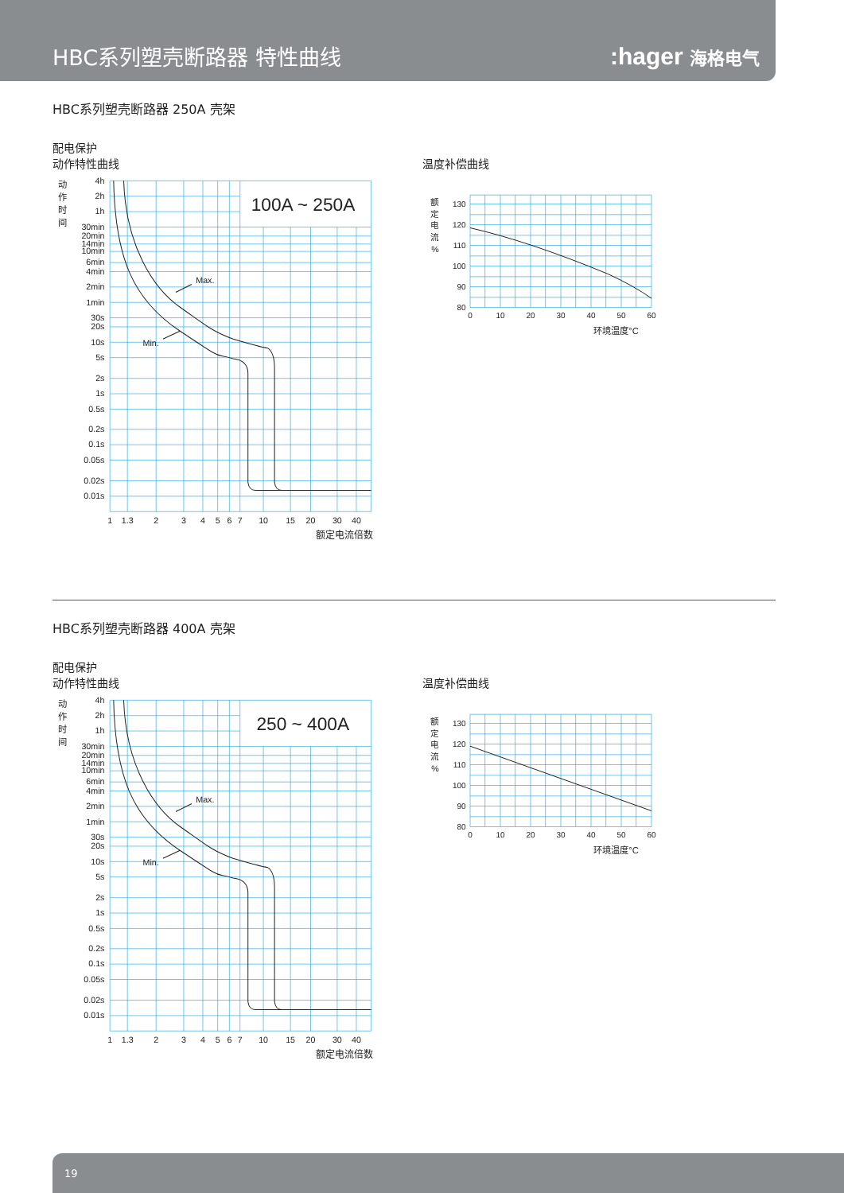HBC系列塑壳断路器 特性曲线
:hager 海格电气
HBC系列塑壳断路器 250A 壳架
配电保护
动作特性曲线
Max.
Min.
100A ~ 250A
动
作
时
间
4h
2h
1h
30min
20min
14min
10min
6min
4min
2min
1min
30s
20s
10s
5s
2s
1s
0.5s
0.2s
0.1s
0.05s
0.02s
0.01s
1
1.3
2
3
4
5
6
7
10
15
20
30
40
额定电流倍数
温度补偿曲线
额
定
电
流
%
130
120
110
100
90
80
0
10
20
30
40
50
60
环境温度°C
HBC系列塑壳断路器 400A 壳架
配电保护
动作特性曲线
Max.
Min.
250 ~ 400A
动
作
时
间
4h
2h
1h
30min
20min
14min
10min
6min
4min
2min
1min
30s
20s
10s
5s
2s
1s
0.5s
0.2s
0.1s
0.05s
0.02s
0.01s
1
1.3
2
3
4
5
6
7
10
15
20
30
40
额定电流倍数
温度补偿曲线
额
定
电
流
%
130
120
110
100
90
80
0
10
20
30
40
50
60
环境温度°C
19